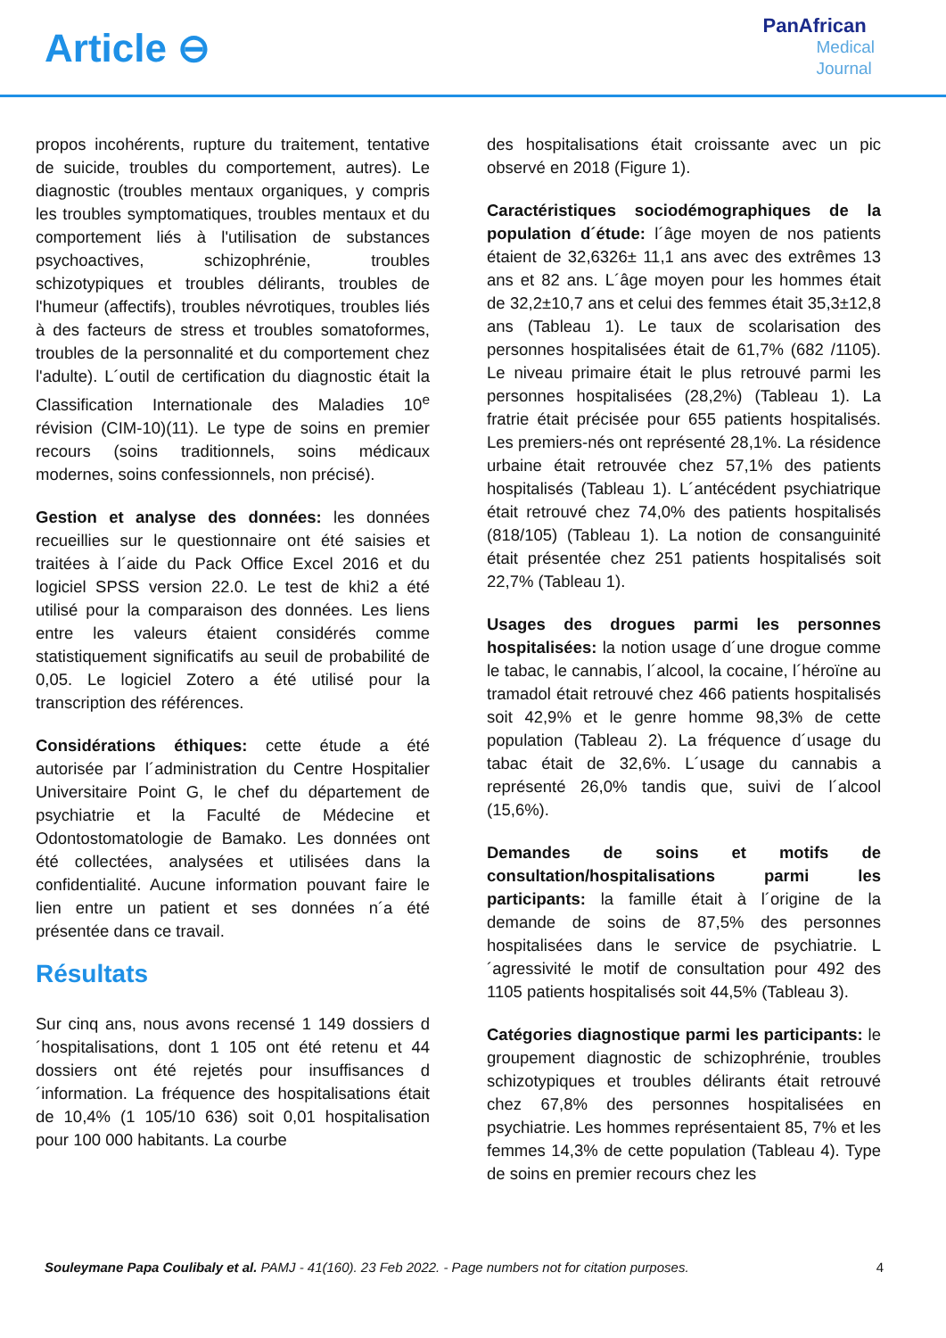Article ⊖
PanAfrican
Medical
Journal
propos incohérents, rupture du traitement, tentative de suicide, troubles du comportement, autres). Le diagnostic (troubles mentaux organiques, y compris les troubles symptomatiques, troubles mentaux et du comportement liés à l'utilisation de substances psychoactives, schizophrénie, troubles schizotypiques et troubles délirants, troubles de l'humeur (affectifs), troubles névrotiques, troubles liés à des facteurs de stress et troubles somatoformes, troubles de la personnalité et du comportement chez l'adulte). L´outil de certification du diagnostic était la Classification Internationale des Maladies 10<sup>e</sup> révision (CIM-10)(11). Le type de soins en premier recours (soins traditionnels, soins médicaux modernes, soins confessionnels, non précisé).
Gestion et analyse des données: les données recueillies sur le questionnaire ont été saisies et traitées à l´aide du Pack Office Excel 2016 et du logiciel SPSS version 22.0. Le test de khi2 a été utilisé pour la comparaison des données. Les liens entre les valeurs étaient considérés comme statistiquement significatifs au seuil de probabilité de 0,05. Le logiciel Zotero a été utilisé pour la transcription des références.
Considérations éthiques: cette étude a été autorisée par l´administration du Centre Hospitalier Universitaire Point G, le chef du département de psychiatrie et la Faculté de Médecine et Odontostomatologie de Bamako. Les données ont été collectées, analysées et utilisées dans la confidentialité. Aucune information pouvant faire le lien entre un patient et ses données n´a été présentée dans ce travail.
Résultats
Sur cinq ans, nous avons recensé 1 149 dossiers d´hospitalisations, dont 1 105 ont été retenu et 44 dossiers ont été rejetés pour insuffisances d´information. La fréquence des hospitalisations était de 10,4% (1 105/10 636) soit 0,01 hospitalisation pour 100 000 habitants. La courbe
des hospitalisations était croissante avec un pic observé en 2018 (Figure 1).
Caractéristiques sociodémographiques de la population d´étude: l´âge moyen de nos patients étaient de 32,6326± 11,1 ans avec des extrêmes 13 ans et 82 ans. L´âge moyen pour les hommes était de 32,2±10,7 ans et celui des femmes était 35,3±12,8 ans (Tableau 1). Le taux de scolarisation des personnes hospitalisées était de 61,7% (682 /1105). Le niveau primaire était le plus retrouvé parmi les personnes hospitalisées (28,2%) (Tableau 1). La fratrie était précisée pour 655 patients hospitalisés. Les premiers-nés ont représenté 28,1%. La résidence urbaine était retrouvée chez 57,1% des patients hospitalisés (Tableau 1). L´antécédent psychiatrique était retrouvé chez 74,0% des patients hospitalisés (818/105) (Tableau 1). La notion de consanguinité était présentée chez 251 patients hospitalisés soit 22,7% (Tableau 1).
Usages des drogues parmi les personnes hospitalisées: la notion usage d´une drogue comme le tabac, le cannabis, l´alcool, la cocaine, l´héroïne au tramadol était retrouvé chez 466 patients hospitalisés soit 42,9% et le genre homme 98,3% de cette population (Tableau 2). La fréquence d´usage du tabac était de 32,6%. L´usage du cannabis a représenté 26,0% tandis que, suivi de l´alcool (15,6%).
Demandes de soins et motifs de consultation/hospitalisations parmi les participants: la famille était à l´origine de la demande de soins de 87,5% des personnes hospitalisées dans le service de psychiatrie. L´agressivité le motif de consultation pour 492 des 1105 patients hospitalisés soit 44,5% (Tableau 3).
Catégories diagnostique parmi les participants: le groupement diagnostic de schizophrénie, troubles schizotypiques et troubles délirants était retrouvé chez 67,8% des personnes hospitalisées en psychiatrie. Les hommes représentaient 85, 7% et les femmes 14,3% de cette population (Tableau 4). Type de soins en premier recours chez les
Souleymane Papa Coulibaly et al. PAMJ - 41(160). 23 Feb 2022. - Page numbers not for citation purposes. 4